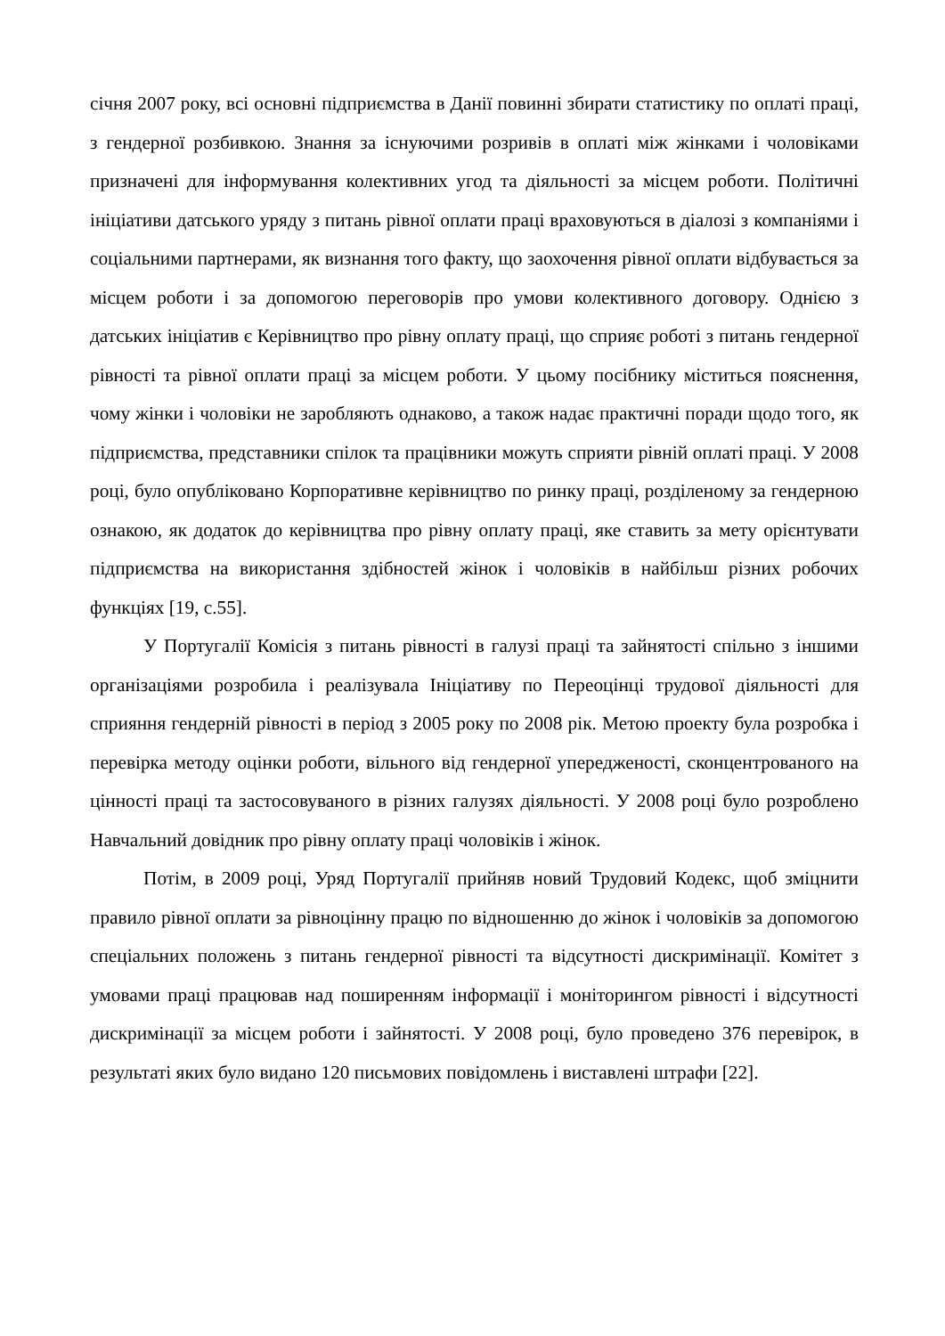січня 2007 року, всі основні підприємства в Данії повинні збирати статистику по оплаті праці, з гендерної розбивкою. Знання за існуючими розривів в оплаті між жінками і чоловіками призначені для інформування колективних угод та діяльності за місцем роботи. Політичні ініціативи датського уряду з питань рівної оплати праці враховуються в діалозі з компаніями і соціальними партнерами, як визнання того факту, що заохочення рівної оплати відбувається за місцем роботи і за допомогою переговорів про умови колективного договору. Однією з датських ініціатив є Керівництво про рівну оплату праці, що сприяє роботі з питань гендерної рівності та рівної оплати праці за місцем роботи. У цьому посібнику міститься пояснення, чому жінки і чоловіки не заробляють однаково, а також надає практичні поради щодо того, як підприємства, представники спілок та працівники можуть сприяти рівній оплаті праці. У 2008 році, було опубліковано Корпоративне керівництво по ринку праці, розділеному за гендерною ознакою, як додаток до керівництва про рівну оплату праці, яке ставить за мету орієнтувати підприємства на використання здібностей жінок і чоловіків в найбільш різних робочих функціях [19, с.55].
У Португалії Комісія з питань рівності в галузі праці та зайнятості спільно з іншими організаціями розробила і реалізувала Ініціативу по Переоцінці трудової діяльності для сприяння гендерній рівності в період з 2005 року по 2008 рік. Метою проекту була розробка і перевірка методу оцінки роботи, вільного від гендерної упередженості, сконцентрованого на цінності праці та застосовуваного в різних галузях діяльності. У 2008 році було розроблено Навчальний довідник про рівну оплату праці чоловіків і жінок.
Потім, в 2009 році, Уряд Португалії прийняв новий Трудовий Кодекс, щоб зміцнити правило рівної оплати за рівноцінну працю по відношенню до жінок і чоловіків за допомогою спеціальних положень з питань гендерної рівності та відсутності дискримінації. Комітет з умовами праці працював над поширенням інформації і моніторингом рівності і відсутності дискримінації за місцем роботи і зайнятості. У 2008 році, було проведено 376 перевірок, в результаті яких було видано 120 письмових повідомлень і виставлені штрафи [22].